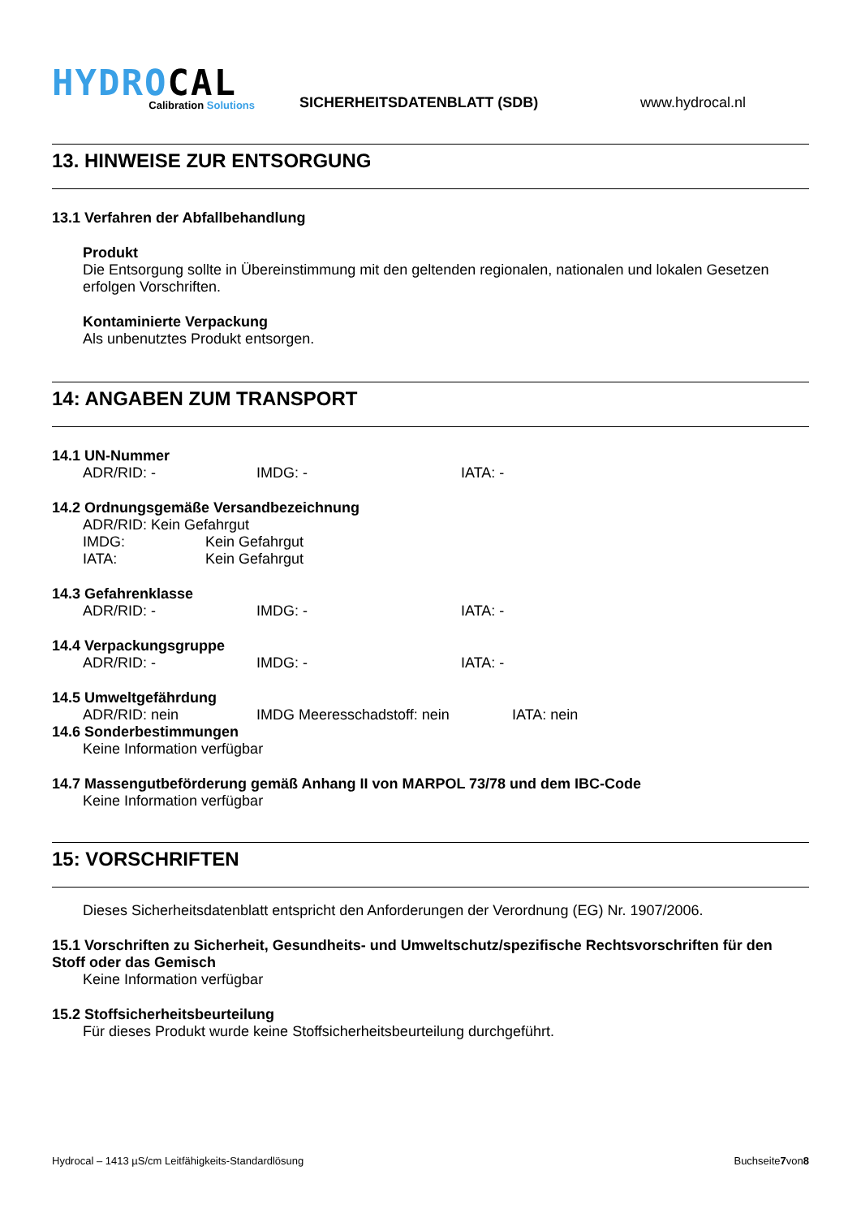HYDROCAL
Calibration Solutions
SICHERHEITSDATENBLATT (SDB)
www.hydrocal.nl
13. HINWEISE ZUR ENTSORGUNG
13.1 Verfahren der Abfallbehandlung
Produkt
Die Entsorgung sollte in Übereinstimmung mit den geltenden regionalen, nationalen und lokalen Gesetzen erfolgen Vorschriften.
Kontaminierte Verpackung
Als unbenutztes Produkt entsorgen.
14: ANGABEN ZUM TRANSPORT
14.1 UN-Nummer
ADR/RID: - IMDG: - IATA: -
14.2 Ordnungsgemäße Versandbezeichnung
ADR/RID: Kein Gefahrgut
IMDG: Kein Gefahrgut
IATA: Kein Gefahrgut
14.3 Gefahrenklasse
ADR/RID: - IMDG: - IATA: -
14.4 Verpackungsgruppe
ADR/RID: - IMDG: - IATA: -
14.5 Umweltgefährdung
ADR/RID: nein IMDG Meeresschadstoff: nein IATA: nein
14.6 Sonderbestimmungen
Keine Information verfügbar
14.7 Massengutbeförderung gemäß Anhang II von MARPOL 73/78 und dem IBC-Code
Keine Information verfügbar
15: VORSCHRIFTEN
Dieses Sicherheitsdatenblatt entspricht den Anforderungen der Verordnung (EG) Nr. 1907/2006.
15.1 Vorschriften zu Sicherheit, Gesundheits- und Umweltschutz/spezifische Rechtsvorschriften für den Stoff oder das Gemisch
Keine Information verfügbar
15.2 Stoffsicherheitsbeurteilung
Für dieses Produkt wurde keine Stoffsicherheitsbeurteilung durchgeführt.
Hydrocal – 1413 µS/cm Leitfähigkeits-Standardlösung Buchseite7von8